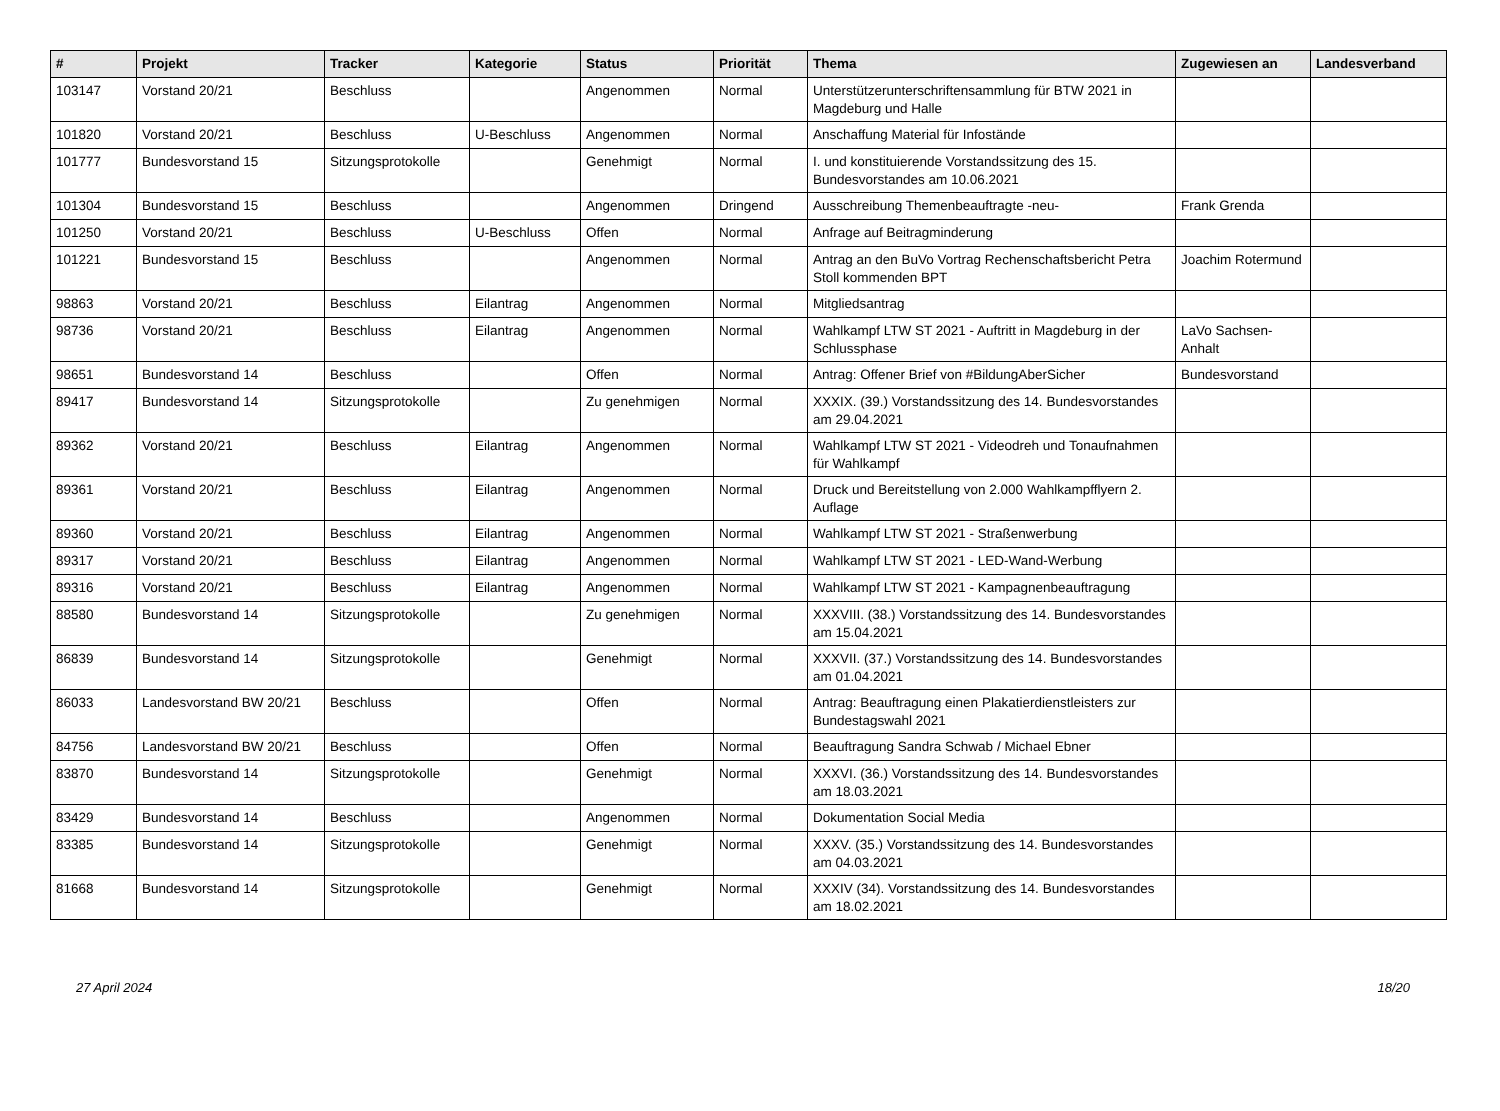| # | Projekt | Tracker | Kategorie | Status | Priorität | Thema | Zugewiesen an | Landesverband |
| --- | --- | --- | --- | --- | --- | --- | --- | --- |
| 103147 | Vorstand 20/21 | Beschluss | | Angenommen | Normal | Unterstützerunterschriftensammlung für BTW 2021 in Magdeburg und Halle | | |
| 101820 | Vorstand 20/21 | Beschluss | U-Beschluss | Angenommen | Normal | Anschaffung Material für Infostände | | |
| 101777 | Bundesvorstand 15 | Sitzungsprotokolle | | Genehmigt | Normal | I. und konstituierende Vorstandssitzung des 15. Bundesvorstandes am 10.06.2021 | | |
| 101304 | Bundesvorstand 15 | Beschluss | | Angenommen | Dringend | Ausschreibung Themenbeauftragte -neu- | Frank Grenda | |
| 101250 | Vorstand 20/21 | Beschluss | U-Beschluss | Offen | Normal | Anfrage auf Beitragminderung | | |
| 101221 | Bundesvorstand 15 | Beschluss | | Angenommen | Normal | Antrag an den BuVo Vortrag Rechenschaftsbericht Petra Stoll kommenden BPT | Joachim Rotermund | |
| 98863 | Vorstand 20/21 | Beschluss | Eilantrag | Angenommen | Normal | Mitgliedsantrag | | |
| 98736 | Vorstand 20/21 | Beschluss | Eilantrag | Angenommen | Normal | Wahlkampf LTW ST 2021 - Auftritt in Magdeburg in der Schlussphase | LaVo Sachsen-Anhalt | |
| 98651 | Bundesvorstand 14 | Beschluss | | Offen | Normal | Antrag: Offener Brief von #BildungAberSicher | Bundesvorstand | |
| 89417 | Bundesvorstand 14 | Sitzungsprotokolle | | Zu genehmigen | Normal | XXXIX. (39.) Vorstandssitzung des 14. Bundesvorstandes am 29.04.2021 | | |
| 89362 | Vorstand 20/21 | Beschluss | Eilantrag | Angenommen | Normal | Wahlkampf LTW ST 2021 - Videodreh und Tonaufnahmen für Wahlkampf | | |
| 89361 | Vorstand 20/21 | Beschluss | Eilantrag | Angenommen | Normal | Druck und Bereitstellung von 2.000 Wahlkampfflyern 2. Auflage | | |
| 89360 | Vorstand 20/21 | Beschluss | Eilantrag | Angenommen | Normal | Wahlkampf LTW ST 2021 - Straßenwerbung | | |
| 89317 | Vorstand 20/21 | Beschluss | Eilantrag | Angenommen | Normal | Wahlkampf LTW ST 2021 - LED-Wand-Werbung | | |
| 89316 | Vorstand 20/21 | Beschluss | Eilantrag | Angenommen | Normal | Wahlkampf LTW ST 2021 - Kampagnenbeauftragung | | |
| 88580 | Bundesvorstand 14 | Sitzungsprotokolle | | Zu genehmigen | Normal | XXXVIII. (38.) Vorstandssitzung des 14. Bundesvorstandes am 15.04.2021 | | |
| 86839 | Bundesvorstand 14 | Sitzungsprotokolle | | Genehmigt | Normal | XXXVII. (37.) Vorstandssitzung des 14. Bundesvorstandes am 01.04.2021 | | |
| 86033 | Landesvorstand BW 20/21 | Beschluss | | Offen | Normal | Antrag: Beauftragung einen Plakatierdienstleisters zur Bundestagswahl 2021 | | |
| 84756 | Landesvorstand BW 20/21 | Beschluss | | Offen | Normal | Beauftragung Sandra Schwab / Michael Ebner | | |
| 83870 | Bundesvorstand 14 | Sitzungsprotokolle | | Genehmigt | Normal | XXXVI. (36.) Vorstandssitzung des 14. Bundesvorstandes am 18.03.2021 | | |
| 83429 | Bundesvorstand 14 | Beschluss | | Angenommen | Normal | Dokumentation Social Media | | |
| 83385 | Bundesvorstand 14 | Sitzungsprotokolle | | Genehmigt | Normal | XXXV. (35.) Vorstandssitzung des 14. Bundesvorstandes am 04.03.2021 | | |
| 81668 | Bundesvorstand 14 | Sitzungsprotokolle | | Genehmigt | Normal | XXXIV (34). Vorstandssitzung des 14. Bundesvorstandes am 18.02.2021 | | |
27 April 2024 18/20